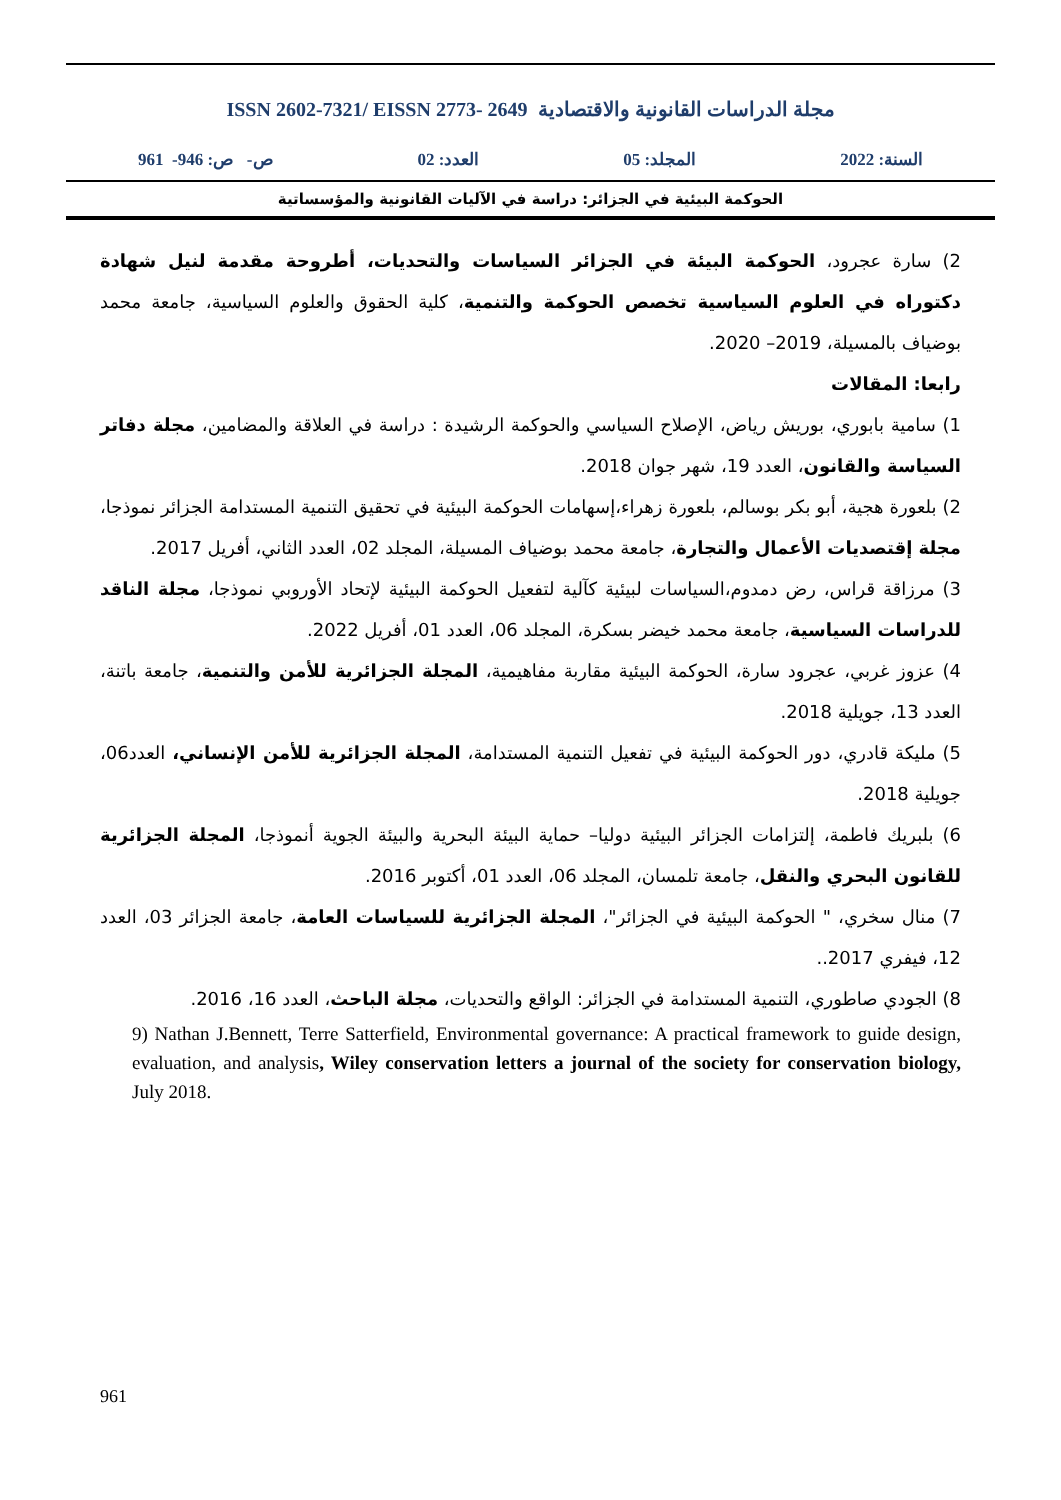ISSN 2602-7321/ EISSN 2773- 2649 مجلة الدراسات القانونية والاقتصادية
السنة: 2022 المجلد: 05 العدد: 02 ص- ص: 946- 961
الحوكمة البيئية في الجزائر: دراسة في الآليات القانونية والمؤسساتية
2) سارة عجرود، الحوكمة البيئة في الجزائر السياسات والتحديات، أطروحة مقدمة لنيل شهادة دكتوراه في العلوم السياسية تخصص الحوكمة والتنمية، كلية الحقوق والعلوم السياسية، جامعة محمد بوضياف بالمسيلة، 2019– 2020.
رابعا: المقالات
1) سامية بابوري، بوريش رياض، الإصلاح السياسي والحوكمة الرشيدة : دراسة في العلاقة والمضامين، مجلة دفاتر السياسة والقانون، العدد 19، شهر جوان 2018.
2) بلعورة هجية، أبو بكر بوسالم، بلعورة زهراء،إسهامات الحوكمة البيئية في تحقيق التنمية المستدامة الجزائر نموذجا، مجلة إقتصديات الأعمال والتجارة، جامعة محمد بوضياف المسيلة، المجلد 02، العدد الثاني، أفريل 2017.
3) مرزاقة قراس، رض دمدوم،السياسات لبيئية كآلية لتفعيل الحوكمة البيئية لإتحاد الأوروبي نموذجا، مجلة الناقد للدراسات السياسية، جامعة محمد خيضر بسكرة، المجلد 06، العدد 01، أفريل 2022.
4) عزوز غربي، عجرود سارة، الحوكمة البيئية مقاربة مفاهيمية، المجلة الجزائرية للأمن والتنمية، جامعة باتنة، العدد 13، جويلية 2018.
5) مليكة قادري، دور الحوكمة البيئية في تفعيل التنمية المستدامة، المجلة الجزائرية للأمن الإنساني، العدد06، جويلية 2018.
6) بلبريك فاطمة، إلتزامات الجزائر البيئية دوليا– حماية البيئة البحرية والبيئة الجوية أنموذجا، المجلة الجزائرية للقانون البحري والنقل، جامعة تلمسان، المجلد 06، العدد 01، أكتوبر 2016.
7) منال سخري، " الحوكمة البيئية في الجزائر"، المجلة الجزائرية للسياسات العامة، جامعة الجزائر 03، العدد 12، فيفري 2017..
8) الجودي صاطوري، التنمية المستدامة في الجزائر: الواقع والتحديات، مجلة الباحث، العدد 16، 2016.
9) Nathan J.Bennett, Terre Satterfield, Environmental governance: A practical framework to guide design, evaluation, and analysis, Wiley conservation letters a journal of the society for conservation biology, July 2018.
961